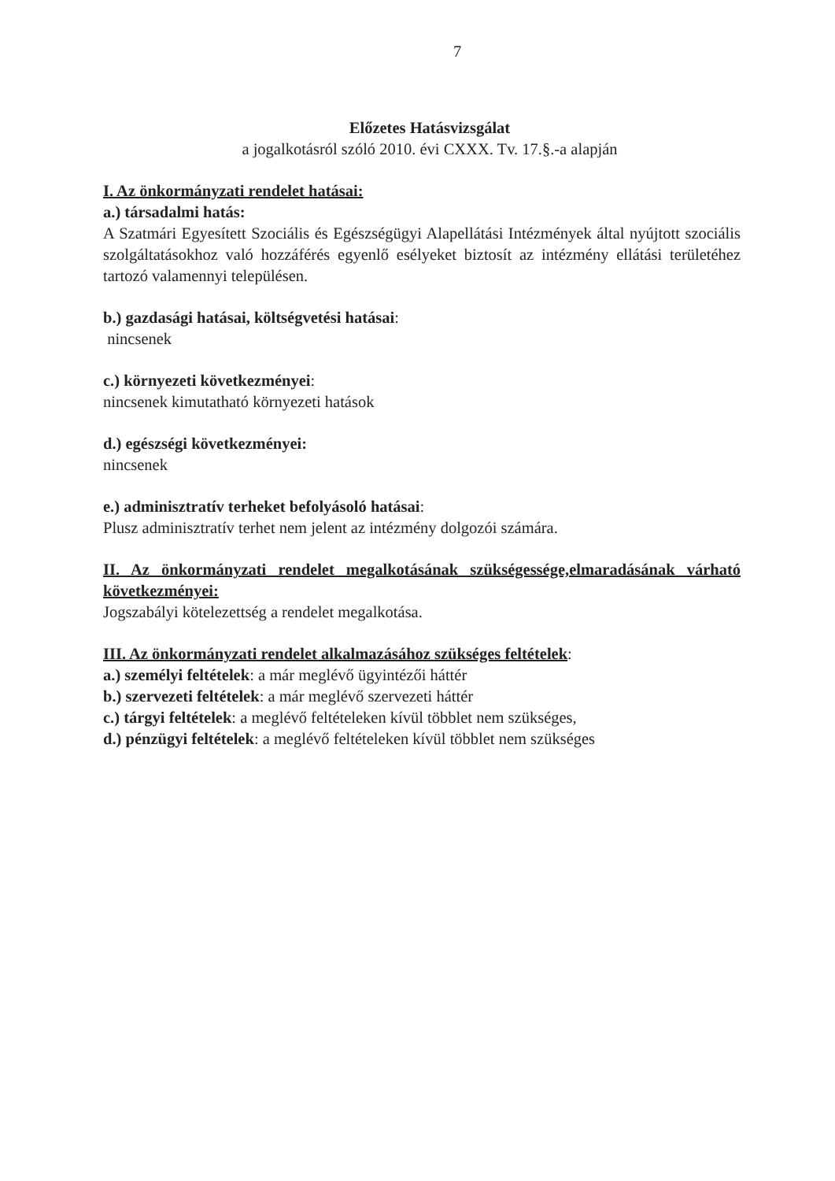7
Előzetes Hatásvizsgálat
a jogalkotásról szóló 2010. évi CXXX. Tv. 17.§.-a alapján
I. Az önkormányzati rendelet hatásai:
a.) társadalmi hatás:
A Szatmári Egyesített Szociális és Egészségügyi Alapellátási Intézmények által nyújtott szociális szolgáltatásokhoz való hozzáférés egyenlő esélyeket biztosít az intézmény ellátási területéhez tartozó valamennyi településen.
b.) gazdasági hatásai, költségvetési hatásai:
nincsenek
c.) környezeti következményei:
nincsenek kimutatható környezeti hatások
d.) egészségi következményei:
nincsenek
e.) adminisztratív terheket befolyásoló hatásai:
Plusz adminisztratív terhet nem jelent az intézmény dolgozói számára.
II. Az önkormányzati rendelet megalkotásának szükségessége,elmaradásának várható következményei:
Jogszabályi kötelezettség a rendelet megalkotása.
III. Az önkormányzati rendelet alkalmazásához szükséges feltételek:
a.) személyi feltételek: a már meglévő ügyintézői háttér
b.) szervezeti feltételek: a már meglévő szervezeti háttér
c.) tárgyi feltételek: a meglévő feltételeken kívül többlet nem szükséges,
d.) pénzügyi feltételek: a meglévő feltételeken kívül többlet nem szükséges